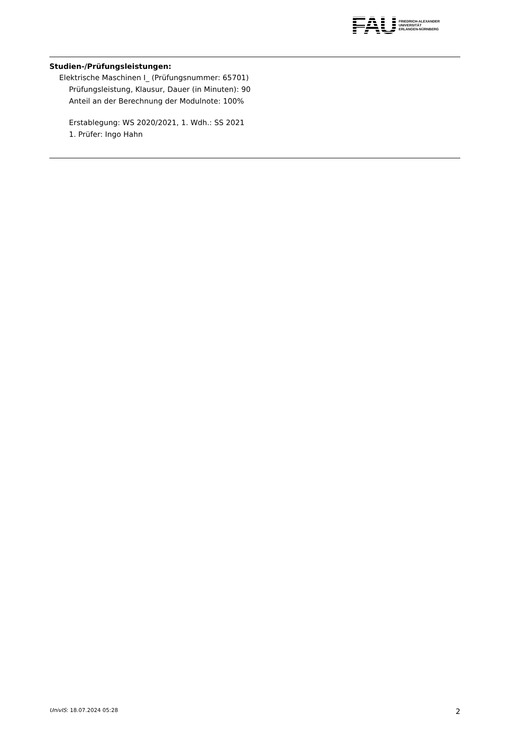FAU
FRIEDRICH-ALEXANDER
UNIVERSITÄT
ERLANGEN-NÜRNBERG
Studien-/Prüfungsleistungen:
Elektrische Maschinen I_ (Prüfungsnummer: 65701)
Prüfungsleistung, Klausur, Dauer (in Minuten): 90
Anteil an der Berechnung der Modulnote: 100%
Erstablegung: WS 2020/2021, 1. Wdh.: SS 2021
1. Prüfer: Ingo Hahn
UnivIS: 18.07.2024 05:28 2